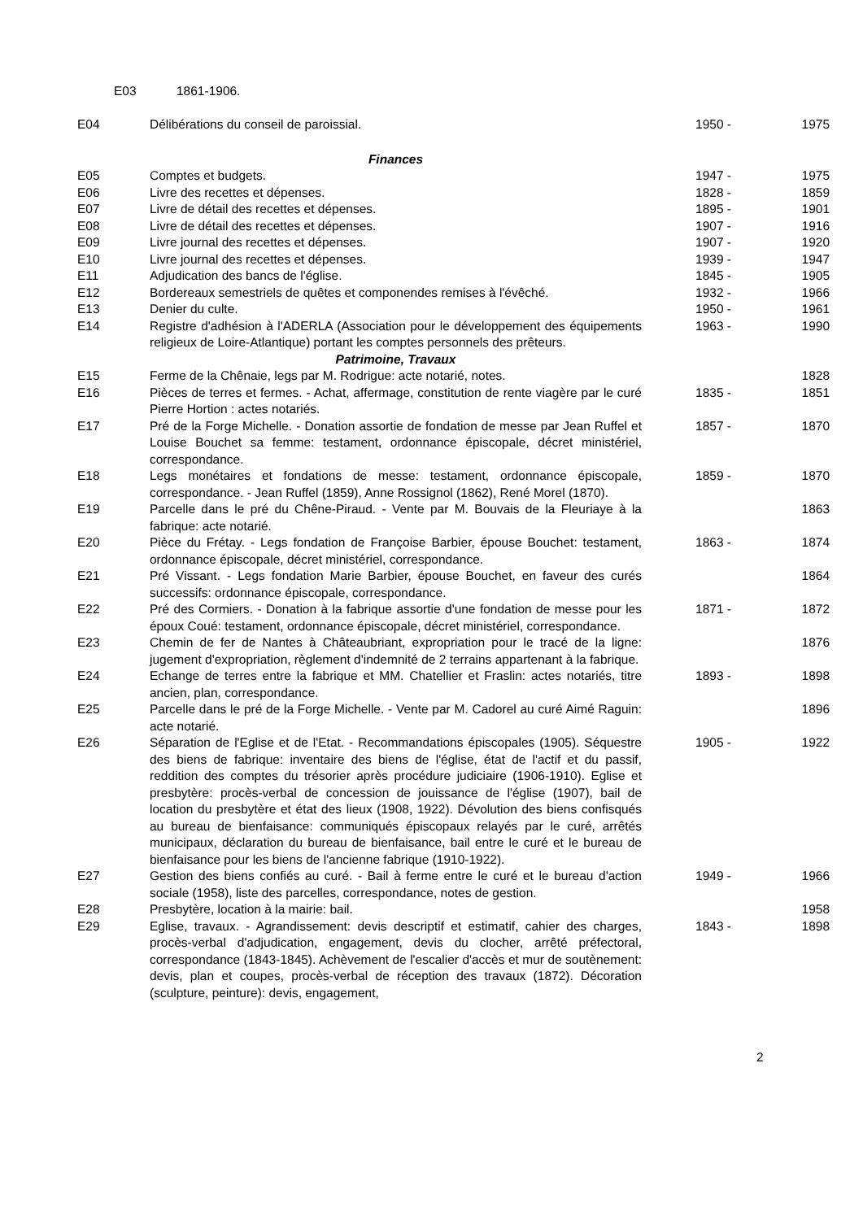E03 1861-1906.
| E04 | Délibérations du conseil de paroissial. | 1950 - | | 1975 |
| | Finances | | | |
| E05 | Comptes et budgets. | 1947 - | | 1975 |
| E06 | Livre des recettes et dépenses. | 1828 - | | 1859 |
| E07 | Livre de détail des recettes et dépenses. | 1895 - | | 1901 |
| E08 | Livre de détail des recettes et dépenses. | 1907 - | | 1916 |
| E09 | Livre journal des recettes et dépenses. | 1907 - | | 1920 |
| E10 | Livre journal des recettes et dépenses. | 1939 - | | 1947 |
| E11 | Adjudication des bancs de l'église. | 1845 - | | 1905 |
| E12 | Bordereaux semestriels de quêtes et componendes remises à l'évêché. | 1932 - | | 1966 |
| E13 | Denier du culte. | 1950 - | | 1961 |
| E14 | Registre d'adhésion à l'ADERLA (Association pour le développement des équipements religieux de Loire-Atlantique) portant les comptes personnels des prêteurs. | 1963 - | | 1990 |
| | Patrimoine, Travaux | | | |
| E15 | Ferme de la Chênaie, legs par M. Rodrigue: acte notarié, notes. | | | 1828 |
| E16 | Pièces de terres et fermes. - Achat, affermage, constitution de rente viagère par le curé Pierre Hortion : actes notariés. | 1835 - | | 1851 |
| E17 | Pré de la Forge Michelle. - Donation assortie de fondation de messe par Jean Ruffel et Louise Bouchet sa femme: testament, ordonnance épiscopale, décret ministériel, correspondance. | 1857 - | | 1870 |
| E18 | Legs monétaires et fondations de messe: testament, ordonnance épiscopale, correspondance. - Jean Ruffel (1859), Anne Rossignol (1862), René Morel (1870). | 1859 - | | 1870 |
| E19 | Parcelle dans le pré du Chêne-Piraud. - Vente par M. Bouvais de la Fleuriaye à la fabrique: acte notarié. | | | 1863 |
| E20 | Pièce du Frétay. - Legs fondation de Françoise Barbier, épouse Bouchet: testament, ordonnance épiscopale, décret ministériel, correspondance. | 1863 - | | 1874 |
| E21 | Pré Vissant. - Legs fondation Marie Barbier, épouse Bouchet, en faveur des curés successifs: ordonnance épiscopale, correspondance. | | | 1864 |
| E22 | Pré des Cormiers. - Donation à la fabrique assortie d'une fondation de messe pour les époux Coué: testament, ordonnance épiscopale, décret ministériel, correspondance. | 1871 - | | 1872 |
| E23 | Chemin de fer de Nantes à Châteaubriant, expropriation pour le tracé de la ligne: jugement d'expropriation, règlement d'indemnité de 2 terrains appartenant à la fabrique. | | | 1876 |
| E24 | Echange de terres entre la fabrique et MM. Chatellier et Fraslin: actes notariés, titre ancien, plan, correspondance. | 1893 - | | 1898 |
| E25 | Parcelle dans le pré de la Forge Michelle. - Vente par M. Cadorel au curé Aimé Raguin: acte notarié. | | | 1896 |
| E26 | Séparation de l'Eglise et de l'Etat. - Recommandations épiscopales (1905). Séquestre des biens de fabrique: inventaire des biens de l'église, état de l'actif et du passif, reddition des comptes du trésorier après procédure judiciaire (1906-1910). Eglise et presbytère: procès-verbal de concession de jouissance de l'église (1907), bail de location du presbytère et état des lieux (1908, 1922). Dévolution des biens confisqués au bureau de bienfaisance: communiqués épiscopaux relayés par le curé, arrêtés municipaux, déclaration du bureau de bienfaisance, bail entre le curé et le bureau de bienfaisance pour les biens de l'ancienne fabrique (1910-1922). | 1905 - | | 1922 |
| E27 | Gestion des biens confiés au curé. - Bail à ferme entre le curé et le bureau d'action sociale (1958), liste des parcelles, correspondance, notes de gestion. | 1949 - | | 1966 |
| E28 | Presbytère, location à la mairie: bail. | | | 1958 |
| E29 | Eglise, travaux. - Agrandissement: devis descriptif et estimatif, cahier des charges, procès-verbal d'adjudication, engagement, devis du clocher, arrêté préfectoral, correspondance (1843-1845). Achèvement de l'escalier d'accès et mur de soutènement: devis, plan et coupes, procès-verbal de réception des travaux (1872). Décoration (sculpture, peinture): devis, engagement, | 1843 - | | 1898 |
2